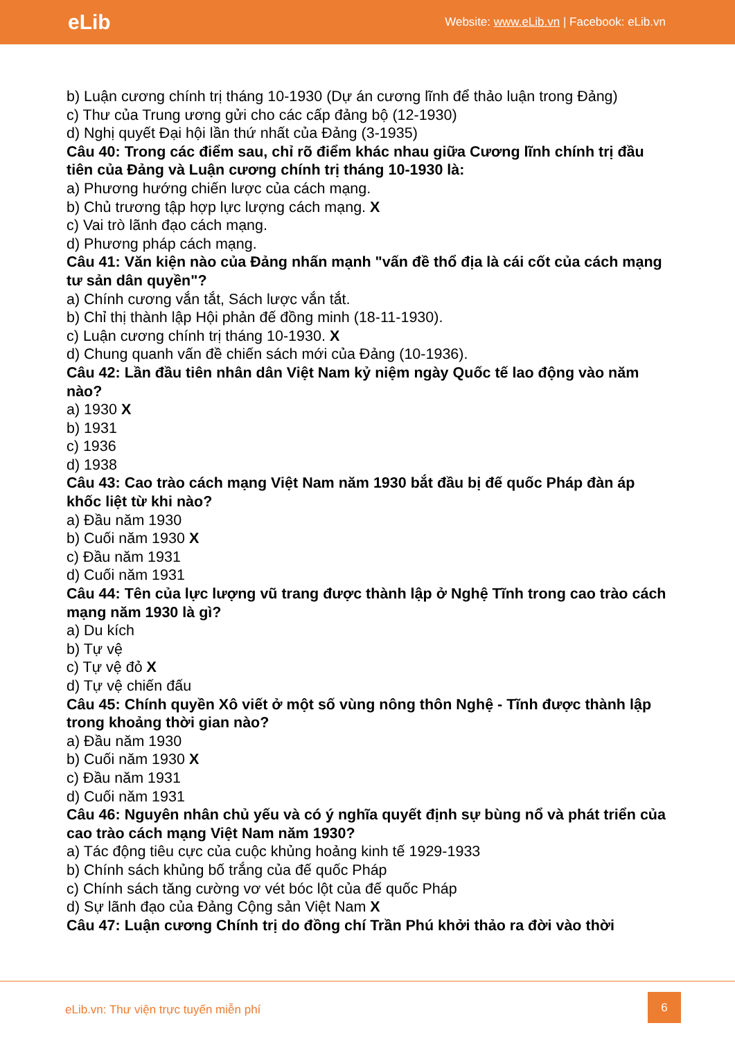eLib
Website: www.eLib.vn | Facebook: eLib.vn
b) Luận cương chính trị tháng 10-1930 (Dự án cương lĩnh để thảo luận trong Đảng)
c) Thư của Trung ương gửi cho các cấp đảng bộ (12-1930)
d) Nghị quyết Đại hội lần thứ nhất của Đảng (3-1935)
Câu 40: Trong các điểm sau, chỉ rõ điểm khác nhau giữa Cương lĩnh chính trị đầu tiên của Đảng và Luận cương chính trị tháng 10-1930 là:
a) Phương hướng chiến lược của cách mạng.
b) Chủ trương tập hợp lực lượng cách mạng. X
c) Vai trò lãnh đạo cách mạng.
d) Phương pháp cách mạng.
Câu 41: Văn kiện nào của Đảng nhấn mạnh "vấn đề thổ địa là cái cốt của cách mạng tư sản dân quyền"?
a) Chính cương vắn tắt, Sách lược vắn tắt.
b) Chỉ thị thành lập Hội phản đế đồng minh (18-11-1930).
c) Luận cương chính trị tháng 10-1930. X
d) Chung quanh vấn đề chiến sách mới của Đảng (10-1936).
Câu 42: Lần đầu tiên nhân dân Việt Nam kỷ niệm ngày Quốc tế lao động vào năm nào?
a) 1930 X
b) 1931
c) 1936
d) 1938
Câu 43: Cao trào cách mạng Việt Nam năm 1930 bắt đầu bị đế quốc Pháp đàn áp khốc liệt từ khi nào?
a) Đầu năm 1930
b) Cuối năm 1930 X
c) Đầu năm 1931
d) Cuối năm 1931
Câu 44: Tên của lực lượng vũ trang được thành lập ở Nghệ Tĩnh trong cao trào cách mạng năm 1930 là gì?
a) Du kích
b) Tự vệ
c) Tự vệ đỏ X
d) Tự vệ chiến đấu
Câu 45: Chính quyền Xô viết ở một số vùng nông thôn Nghệ - Tĩnh được thành lập trong khoảng thời gian nào?
a) Đầu năm 1930
b) Cuối năm 1930 X
c) Đầu năm 1931
d) Cuối năm 1931
Câu 46: Nguyên nhân chủ yếu và có ý nghĩa quyết định sự bùng nổ và phát triển của cao trào cách mạng Việt Nam năm 1930?
a) Tác động tiêu cực của cuộc khủng hoảng kinh tế 1929-1933
b) Chính sách khủng bố trắng của đế quốc Pháp
c) Chính sách tăng cường vơ vét bóc lột của đế quốc Pháp
d) Sự lãnh đạo của Đảng Cộng sản Việt Nam X
Câu 47: Luận cương Chính trị do đồng chí Trần Phú khởi thảo ra đời vào thời
eLib.vn: Thư viện trực tuyến miễn phí
6